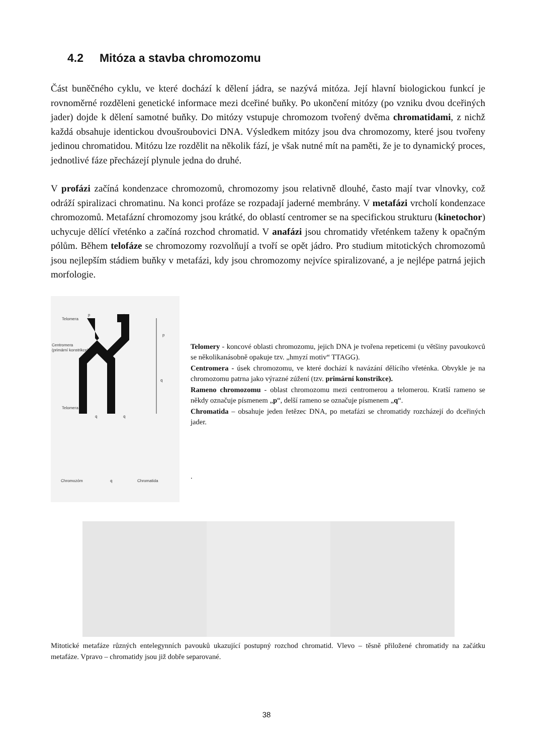4.2 Mitóza a stavba chromozomu
Část buněčného cyklu, ve které dochází k dělení jádra, se nazývá mitóza. Její hlavní biologickou funkcí je rovnoměrné rozděleni genetické informace mezi dceřiné buňky. Po ukončení mitózy (po vzniku dvou dceřiných jader) dojde k dělení samotné buňky. Do mitózy vstupuje chromozom tvořený dvěma chromatidami, z nichž každá obsahuje identickou dvoušroubovici DNA. Výsledkem mitózy jsou dva chromozomy, které jsou tvořeny jedinou chromatidou. Mitózu lze rozdělit na několik fází, je však nutné mít na paměti, že je to dynamický proces, jednotlivé fáze přecházejí plynule jedna do druhé.
V profázi začíná kondenzace chromozomů, chromozomy jsou relativně dlouhé, často mají tvar vlnovky, což odráží spiralizaci chromatinu. Na konci profáze se rozpadají jaderné membrány. V metafázi vrcholí kondenzace chromozomů. Metafázní chromozomy jsou krátké, do oblastí centromer se na specifickou strukturu (kinetochor) uchycuje dělící vřeténko a začíná rozchod chromatid. V anafázi jsou chromatidy vřeténkem taženy k opačným pólům. Během telofáze se chromozomy rozvolňují a tvoří se opět jádro. Pro studium mitotických chromozomů jsou nejlepším stádiem buňky v metafázi, kdy jsou chromozomy nejvíce spiralizované, a je nejlépe patrná jejich morfologie.
p
p
Telomera
Centromera
(primární konstrikce)
Telomera
q
q
p
q
Chromozóm
q
Chromatida
Telomery - koncové oblasti chromozomu, jejich DNA je tvořena repeticemi (u většiny pavoukovců se několikanásobně opakuje tzv. „hmyzí motiv“ TTAGG).
Centromera - úsek chromozomu, ve které dochází k navázání dělícího vřeténka. Obvykle je na chromozomu patrna jako výrazné zúžení (tzv. primární konstrikce).
Rameno chromozomu - oblast chromozomu mezi centromerou a telomerou. Kratší rameno se někdy označuje písmenem „p“, delší rameno se označuje písmenem „q“.
Chromatida – obsahuje jeden řetězec DNA, po metafázi se chromatidy rozcházejí do dceřiných jader.
.
Mitotické metafáze různých entelegynních pavouků ukazující postupný rozchod chromatid. Vlevo – těsně přiložené chromatidy na začátku metafáze. Vpravo – chromatidy jsou již dobře separované.
38